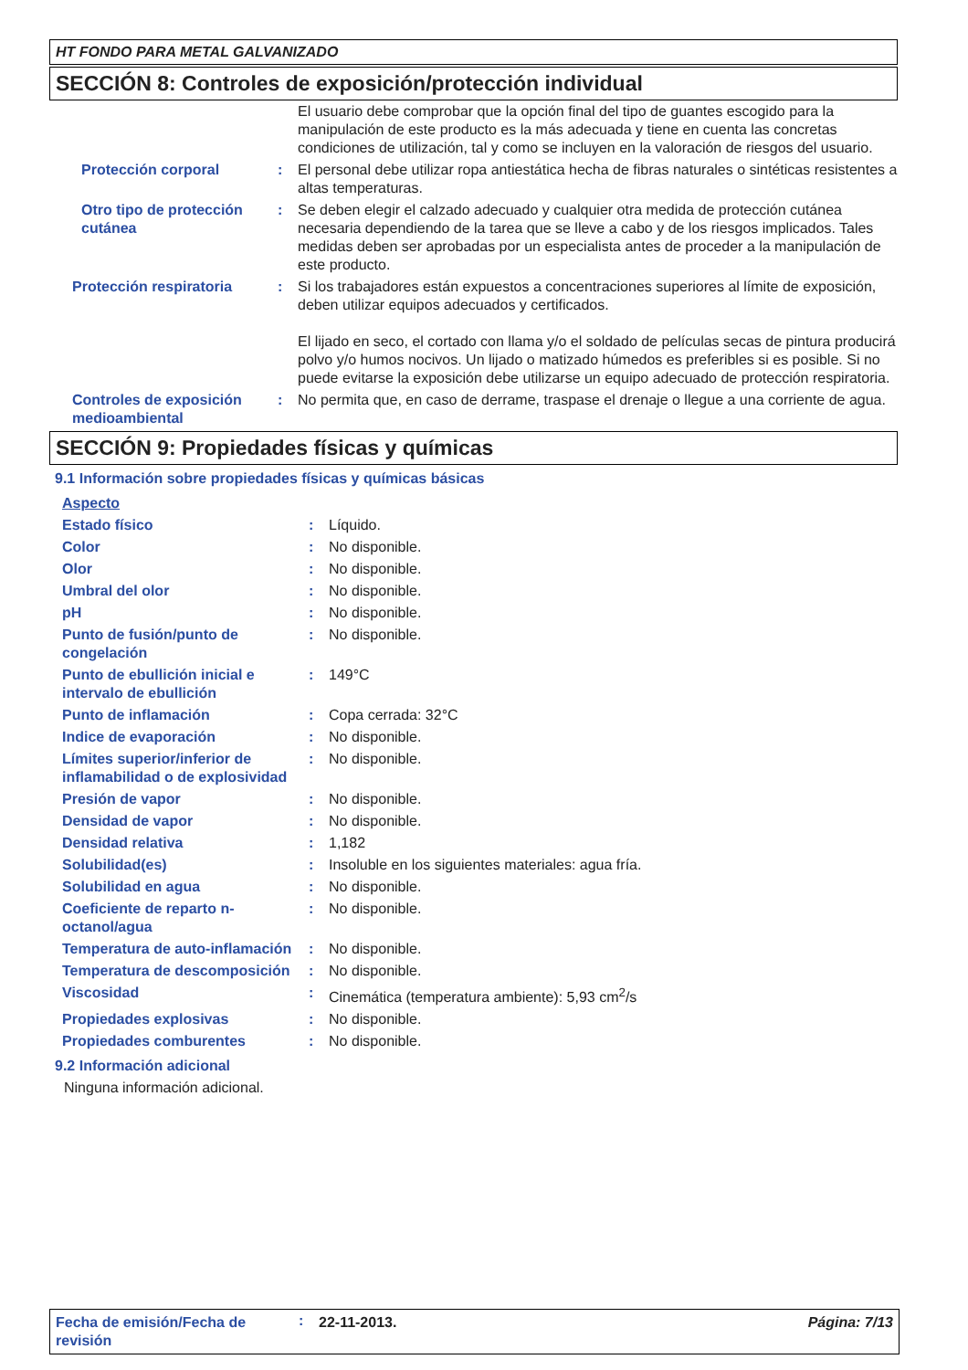HT FONDO PARA METAL GALVANIZADO
SECCIÓN 8: Controles de exposición/protección individual
| | | El usuario debe comprobar que la opción final del tipo de guantes escogido para la manipulación de este producto es la más adecuada y tiene en cuenta las concretas condiciones de utilización, tal y como se incluyen en la valoración de riesgos del usuario. |
| Protección corporal | : | El personal debe utilizar ropa antiestática hecha de fibras naturales o sintéticas resistentes a altas temperaturas. |
| Otro tipo de protección cutánea | : | Se deben elegir el calzado adecuado y cualquier otra medida de protección cutánea necesaria dependiendo de la tarea que se lleve a cabo y de los riesgos implicados. Tales medidas deben ser aprobadas por un especialista antes de proceder a la manipulación de este producto. |
| Protección respiratoria | : | Si los trabajadores están expuestos a concentraciones superiores al límite de exposición, deben utilizar equipos adecuados y certificados. El lijado en seco, el cortado con llama y/o el soldado de películas secas de pintura producirá polvo y/o humos nocivos. Un lijado o matizado húmedos es preferibles si es posible. Si no puede evitarse la exposición debe utilizarse un equipo adecuado de protección respiratoria. |
| Controles de exposición medioambiental | : | No permita que, en caso de derrame, traspase el drenaje o llegue a una corriente de agua. |
SECCIÓN 9: Propiedades físicas y químicas
9.1 Información sobre propiedades físicas y químicas básicas
| Aspecto | | |
| Estado físico | : | Líquido. |
| Color | : | No disponible. |
| Olor | : | No disponible. |
| Umbral del olor | : | No disponible. |
| pH | : | No disponible. |
| Punto de fusión/punto de congelación | : | No disponible. |
| Punto de ebullición inicial e intervalo de ebullición | : | 149°C |
| Punto de inflamación | : | Copa cerrada: 32°C |
| Indice de evaporación | : | No disponible. |
| Límites superior/inferior de inflamabilidad o de explosividad | : | No disponible. |
| Presión de vapor | : | No disponible. |
| Densidad de vapor | : | No disponible. |
| Densidad relativa | : | 1,182 |
| Solubilidad(es) | : | Insoluble en los siguientes materiales: agua fría. |
| Solubilidad en agua | : | No disponible. |
| Coeficiente de reparto n-octanol/agua | : | No disponible. |
| Temperatura de auto-inflamación | : | No disponible. |
| Temperatura de descomposición | : | No disponible. |
| Viscosidad | : | Cinemática (temperatura ambiente): 5,93 cm<sup>2</sup>/s |
| Propiedades explosivas | : | No disponible. |
| Propiedades comburentes | : | No disponible. |
9.2 Información adicional
Ninguna información adicional.
| Fecha de emisión/Fecha de revisión | : | 22-11-2013. | Página: 7/13 |